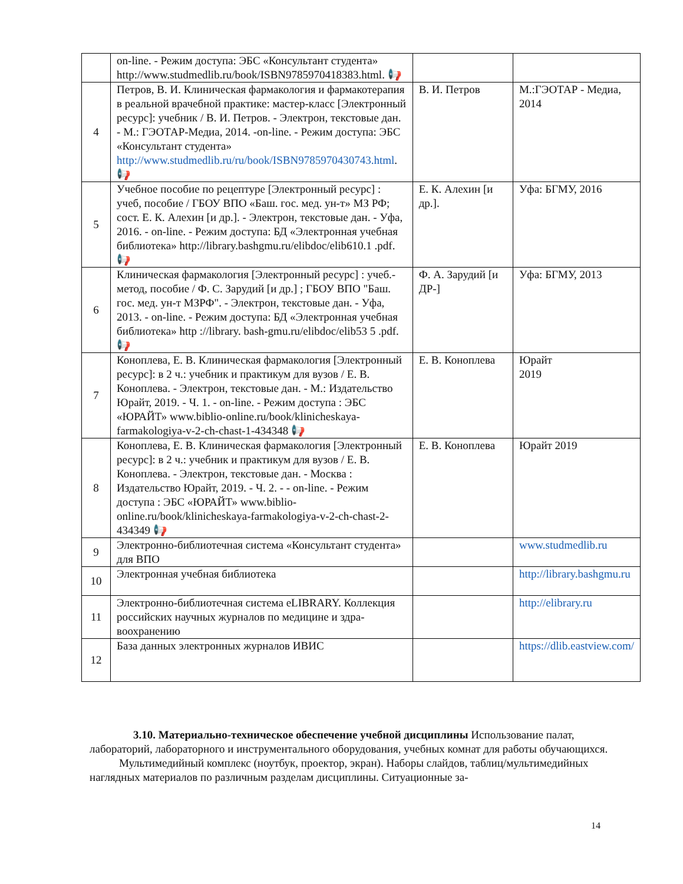| | on-line. - Режим доступа: ЭБС «Консультант студента» http://www.studmedlib.ru/book/ISBN9785970418383.html. 📢 | | |
| 4 | Петров, В. И. Клиническая фармакология и фармако­терапия в реальной врачебной практике: мастер-класс [Электронный ресурс]: учебник / В. И. Петров. - Элек­трон, текстовые дан. - М.: ГЭОТАР-Медиа, 2014. -on-line. - Режим доступа: ЭБС «Консультант студента» http://www.studmedlib.ru/ru/book/ISBN9785970430743.html . 📢 | В. И. Петров | М.:ГЭОТАР - Медиа, 2014 |
| 5 | Учебное пособие по рецептуре [Электронный ресурс] : учеб, пособие / ГБОУ ВПО «Баш. гос. мед. ун-т» МЗ РФ; сост. Е. К. Алехин [и др.]. - Электрон, текстовые дан. - Уфа, 2016. - on-line. - Режим доступа: БД «Элек­тронная учебная библиотека» http://library.bashgmu.ru/elibdoc/elib610.1 .pdf. 📢 | Е. К. Алехин [и др.]. | Уфа: БГМУ, 2016 |
| 6 | Клиническая фармакология [Электронный ресурс] : учеб.-метод, пособие / Ф. С. Зарудий [и др.] ; ГБОУ ВПО "Баш. гос. мед. ун-т МЗРФ". - Электрон, текстовые дан. - Уфа, 2013. - on-line. - Режим доступа: БД «Элек­тронная учебная библиотека» http ://library. bash-gmu.ru/elibdoc/elib53 5 .pdf. 📢 | Ф. А. Зарудий [и ДР-] | Уфа: БГМУ, 2013 |
| 7 | Коноплева, Е. В. Клиническая фармакология [Элек­тронный ресурс]: в 2 ч.: учебник и практикум для вузов / Е. В. Коноплева. - Электрон, текстовые дан. - М.: Из­дательство Юрайт, 2019. - Ч. 1. - on-line. - Режим досту­па : ЭБС «ЮРАЙТ» www.biblio-online.ru/book/klinicheskaya-farmakologiya-v-2-ch-chast-1-434348 📢 | Е. В. Коноплева | Юрайт 2019 |
| 8 | Коноплева, Е. В. Клиническая фармакология [Элек­тронный ресурс]: в 2 ч.: учебник и практикум для вузов / Е. В. Коноплева. - Электрон, текстовые дан. - Москва : Издательство Юрайт, 2019. - Ч. 2. - - on-line. - Режим доступа : ЭБС «ЮРАЙТ» www.biblio-online.ru/book/klinicheskaya-farmakologiya-v-2-ch-chast-2-434349 📢 | Е. В. Коноплева | Юрайт 2019 |
| 9 | Электронно-библиотечная система «Консультант сту­дента» для ВПО | | www.studmedlib.ru |
| 10 | Электронная учебная библиотека | | http://library.bashgmu.ru |
| 11 | Электронно-библиотечная система eLIBRARY. Коллек­ция российских научных журналов по медицине и здра­воохранению | | http://elibrary.ru |
| 12 | База данных электронных журналов ИВИС | | https://dlib.eastview.com/ |
3.10. Материально-техническое обеспечение учебной дисциплины Использование палат, лабораторий, лабораторного и инструментального оборудования, учебных комнат для работы обуча­ющихся.
Мультимедийный комплекс (ноутбук, проектор, экран). Наборы слайдов, таб­лиц/мультимедийных наглядных материалов по различным разделам дисциплины. Ситуационные за-
14